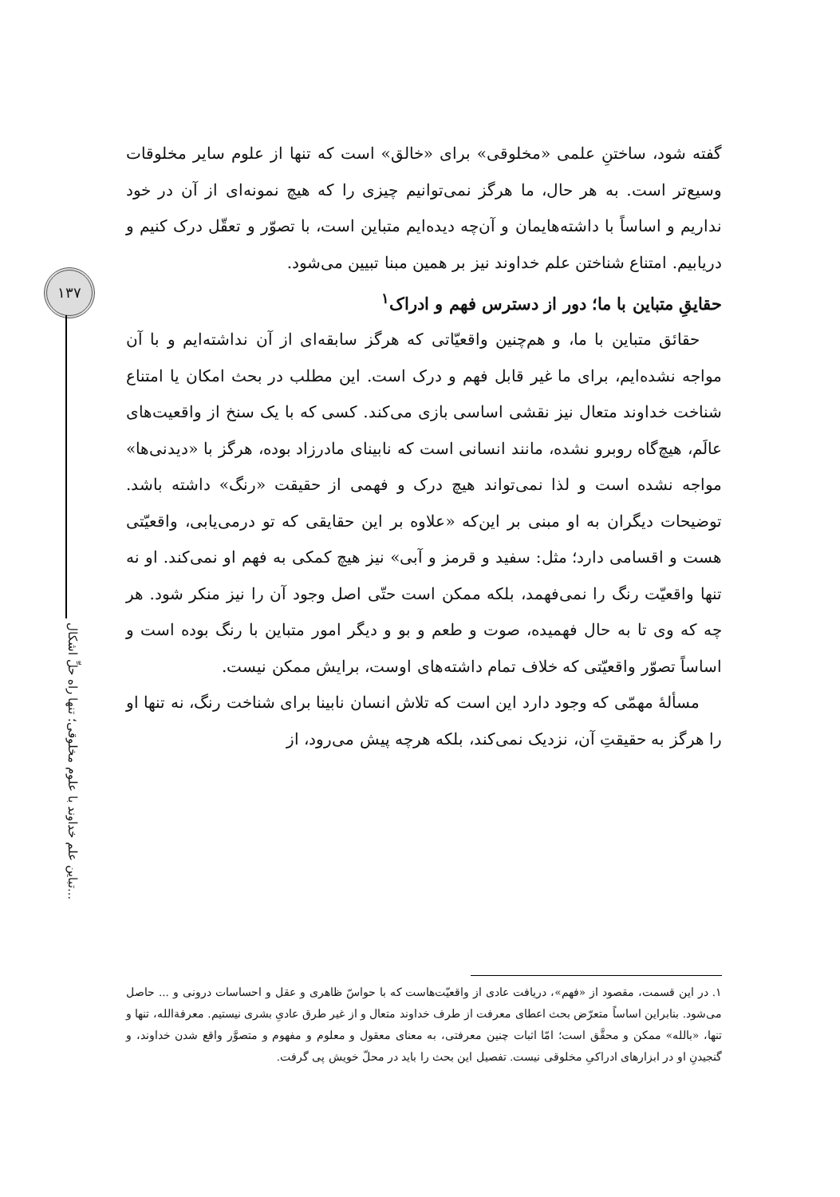گفته شود، ساختنِ علمی «مخلوقی» برای «خالق» است که تنها از علوم سایر مخلوقات وسیع‌تر است. به هر حال، ما هرگز نمی‌توانیم چیزی را که هیچ نمونه‌ای از آن در خود نداریم و اساساً با داشته‌هایمان و آن‌چه دیده‌ایم متباین است، با تصوّر و تعقّل درک کنیم و دریابیم. امتناع شناختن علم خداوند نیز بر همین مبنا تبیین می‌شود.
حقایقِ متباین با ما؛ دور از دسترس فهم و ادراک<sup>۱</sup>
حقائق متباین با ما، و هم‌چنین واقعیّاتی که هرگز سابقه‌ای از آن نداشته‌ایم و با آن مواجه نشده‌ایم، برای ما غیر قابل فهم و درک است. این مطلب در بحث امکان یا امتناع شناخت خداوند متعال نیز نقشی اساسی بازی می‌کند. کسی که با یک سنخ از واقعیت‌های عالَم، هیچ‌گاه روبرو نشده، مانند انسانی است که نابینای مادرزاد بوده، هرگز با «دیدنی‌ها» مواجه نشده است و لذا نمی‌تواند هیچ درک و فهمی از حقیقت «رنگ» داشته باشد. توضیحات دیگران به او مبنی بر این‌که «علاوه بر این حقایقی که تو درمی‌یابی، واقعیّتی هست و اقسامی دارد؛ مثل: سفید و قرمز و آبی» نیز هیچ کمکی به فهم او نمی‌کند. او نه تنها واقعیّت رنگ را نمی‌فهمد، بلکه ممکن است حتّی اصل وجود آن را نیز منکر شود. هر چه که وی تا به حال فهمیده، صوت و طعم و بو و دیگر امور متباین با رنگ بوده است و اساساً تصوّر واقعیّتی که خلاف تمام داشته‌های اوست، برایش ممکن نیست.
مسألهٔ مهمّی که وجود دارد این است که تلاش انسان نابینا برای شناخت رنگ، نه تنها او را هرگز به حقیقتِ آن، نزدیک نمی‌کند، بلکه هرچه پیش می‌رود، از
۱۳۷
تباین علم خداوند با علوم مخلوقی؛ تنها راه حلِّ اشکال...
۱. در این قسمت، مقصود از «فهم»، دریافت عادی از واقعیّت‌هاست که با حواسّ ظاهری و عقل و احساسات درونی و ... حاصل می‌شود. بنابراین اساساً متعرّض بحث اعطای معرفت از طرف خداوند متعال و از غیر طرق عادیِ بشری نیستیم. معرفةالله، تنها و تنها، «بالله» ممکن و محقَّق است؛ امّا اثبات چنین معرفتی، به معنای معقول و معلوم و مفهوم و متصوَّر واقع شدن خداوند، و گنجیدنِ او در ابزارهای ادراکیِ مخلوقی نیست. تفصیل این بحث را باید در محلّ خویش پی گرفت.